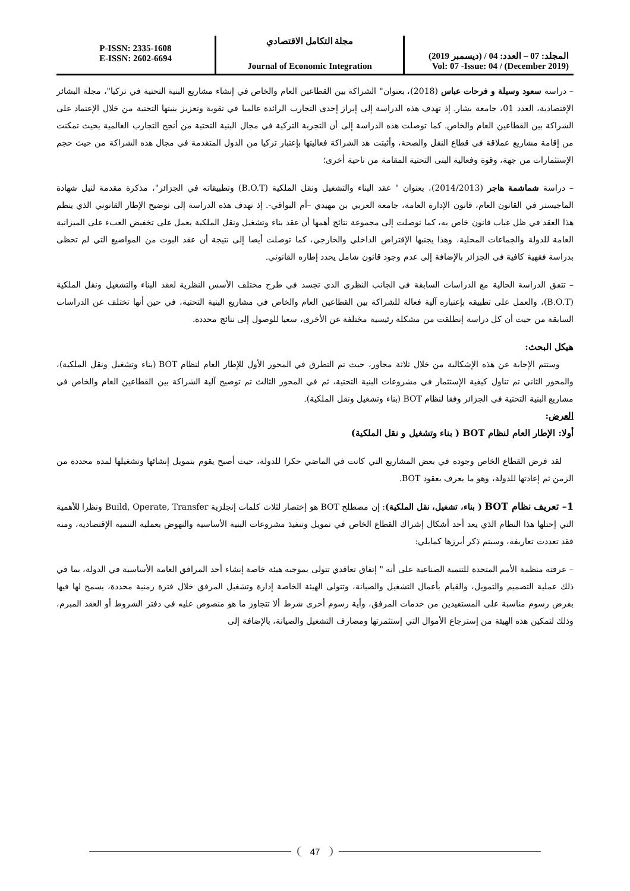P-ISSN: 2335-1608
E-ISSN: 2602-6694
مجلة التكامل الاقتصادي
Journal of Economic Integration
المجلد: 07 – العدد: 04 / (ديسمبر 2019)
Vol: 07 -Issue: 04 / (December 2019)
– دراسة سعود وسيلة و فرحات عباس (2018)، بعنوان" الشراكة بين القطاعين العام والخاص في إنشاء مشاريع البنية التحتية في تركيا"، مجلة البشائر الإقتصادية، العدد 01، جامعة بشار. إذ تهدف هذه الدراسة إلى إبراز إحدى التجارب الرائدة عالميا في تقوية وتعزيز بنيتها التحتية من خلال الإعتماد على الشراكة بين القطاعين العام والخاص. كما توصلت هذه الدراسة إلى أن التجربة التركية في مجال البنية التحتية من أنجح التجارب العالمية بحيث تمكنت من إقامة مشاريع عملاقة في قطاع النقل والصحة، وأثبتت هذ الشراكة فعاليتها بإعتبار تركيا من الدول المتقدمة في مجال هذه الشراكة من حيث حجم الإستثمارات من جهة، وقوة وفعالية البنى التحتية المقامة من ناحية أخرى؛
– دراسة شماشمة هاجر (2014/2013)، بعنوان " عقد البناء والتشغيل ونقل الملكية (B.O.T) وتطبيقاته في الجزائر"، مذكرة مقدمة لنيل شهادة الماجيستر في القانون العام، قانون الإدارة العامة، جامعة العربي بن مهيدي –أم البواقي-. إذ تهدف هذه الدراسة إلى توضيح الإطار القانوني الذي ينظم هذا العقد في ظل غياب قانون خاص به، كما توصلت إلى مجموعة نتائج أهمها أن عقد بناء وتشغيل ونقل الملكية يعمل على تخفيض العبء على الميزانية العامة للدولة والجماعات المحلية، وهذا يجنبها الإقتراض الداخلي والخارجي، كما توصلت أيضا إلى نتيجة أن عقد البوت من المواضيع التي لم تحظى بدراسة فقهية كافية في الجزائر بالإضافة إلى عدم وجود قانون شامل يحدد إطاره القانوني.
– تتفق الدراسة الحالية مع الدراسات السابقة في الجانب النظري الذي تجسد في طرح مختلف الأسس النظرية لعقد البناء والتشغيل ونقل الملكية (B.O.T)، والعمل على تطبيقه بإعتباره آلية فعالة للشراكة بين القطاعين العام والخاص في مشاريع البنية التحتية، في حين أنها تختلف عن الدراسات السابقة من حيث أن كل دراسة إنطلقت من مشكلة رئيسية مختلفة عن الأخرى، سعيا للوصول إلى نتائج محددة.
هيكل البحث:
وستتم الإجابة عن هذه الإشكالية من خلال ثلاثة محاور، حيث تم التطرق في المحور الأول للإطار العام لنظام BOT (بناء وتشغيل ونقل الملكية)، والمحور الثاني تم تناول كيفية الإستثمار في مشروعات البنية التحتية، ثم في المحور الثالث تم توضيح آلية الشراكة بين القطاعين العام والخاص في مشاريع البنية التحتية في الجزائر وفقا لنظام BOT (بناء وتشغيل ونقل الملكية).
العرض:
أولا: الإطار العام لنظام BOT ( بناء وتشغيل و نقل الملكية)
لقد فرض القطاع الخاص وجوده في بعض المشاريع التي كانت في الماضي حكرا للدولة، حيث أصبح يقوم بتمويل إنشائها وتشغيلها لمدة محددة من الزمن ثم إعادتها للدولة، وهو ما يعرف بعقود BOT.
1– تعريف نظام BOT ( بناء، تشغيل، نقل الملكية): إن مصطلح BOT هو إختصار لثلاث كلمات إنجلزية Build, Operate, Transfer ونظرا للأهمية التي إحتلها هذا النظام الذي يعد أحد أشكال إشراك القطاع الخاص في تمويل وتنفيذ مشروعات البنية الأساسية والنهوض بعملية التنمية الإقتصادية، ومنه فقد تعددت تعاريفه، وسيتم ذكر أبرزها كمايلي:
– عرفته منظمة الأمم المتحدة للتنمية الصناعية على أنه " إتفاق تعاقدي تتولى بموجبه هيئة خاصة إنشاء أحد المرافق العامة الأساسية في الدولة، بما في ذلك عملية التصميم والتمويل، والقيام بأعمال التشغيل والصيانة، وتتولى الهيئة الخاصة إدارة وتشغيل المرفق خلال فترة زمنية محددة، يسمح لها فيها بفرض رسوم مناسبة على المستفيدين من خدمات المرفق، وأية رسوم أخرى شرط ألا تتجاوز ما هو منصوص عليه في دفتر الشروط أو العقد المبرم، وذلك لتمكين هذه الهيئة من إسترجاع الأموال التي إستثمرتها ومصارف التشغيل والصيانة، بالإضافة إلى
47